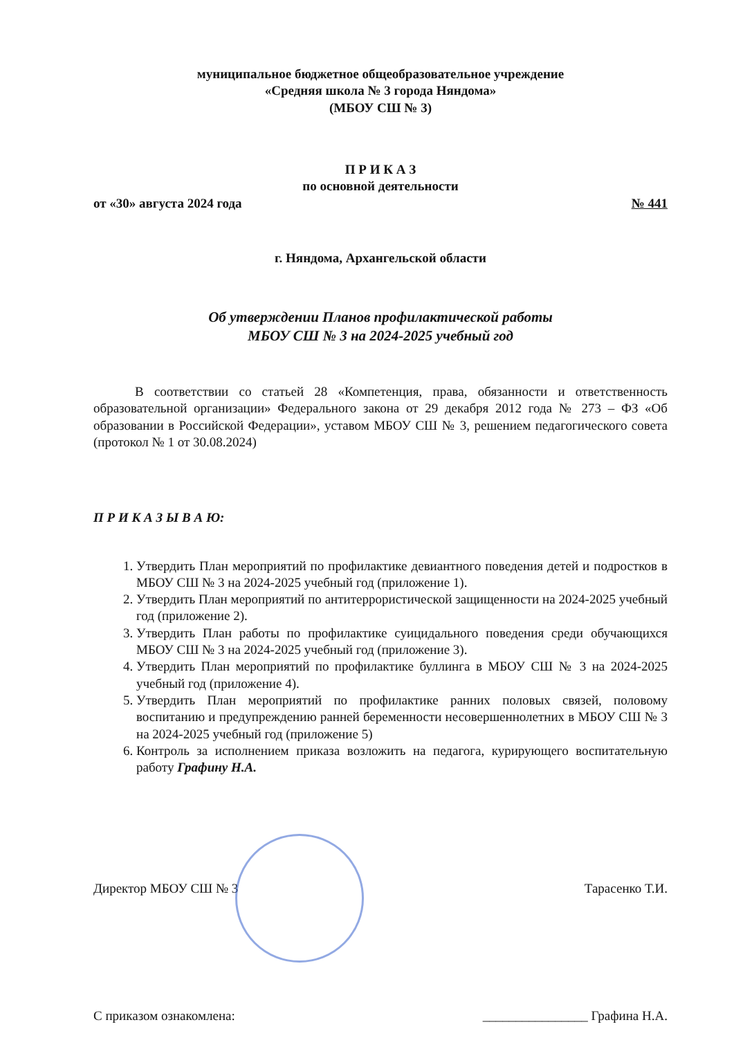муниципальное бюджетное общеобразовательное учреждение
«Средняя школа № 3 города Няндома»
(МБОУ СШ № 3)
П Р И К А З
по основной деятельности
от «30» августа 2024 года № 441
г. Няндома, Архангельской области
Об утверждении Планов профилактической работы
МБОУ СШ № 3 на 2024-2025 учебный год
В соответствии со статьей 28 «Компетенция, права, обязанности и ответственность образовательной организации» Федерального закона от 29 декабря 2012 года № 273 – ФЗ «Об образовании в Российской Федерации», уставом МБОУ СШ № 3, решением педагогического совета (протокол № 1 от 30.08.2024)
П Р И К А З Ы В А Ю:
1. Утвердить План мероприятий по профилактике девиантного поведения детей и подростков в МБОУ СШ № 3 на 2024-2025 учебный год (приложение 1).
2. Утвердить План мероприятий по антитеррористической защищенности на 2024-2025 учебный год (приложение 2).
3. Утвердить План работы по профилактике суицидального поведения среди обучающихся МБОУ СШ № 3 на 2024-2025 учебный год (приложение 3).
4. Утвердить План мероприятий по профилактике буллинга в МБОУ СШ № 3 на 2024-2025 учебный год (приложение 4).
5. Утвердить План мероприятий по профилактике ранних половых связей, половому воспитанию и предупреждению ранней беременности несовершеннолетних в МБОУ СШ № 3 на 2024-2025 учебный год (приложение 5)
6. Контроль за исполнением приказа возложить на педагога, курирующего воспитательную работу Графину Н.А.
Директор МБОУ СШ № 3 Тарасенко Т.И.
С приказом ознакомлена: ________________ Графина Н.А.